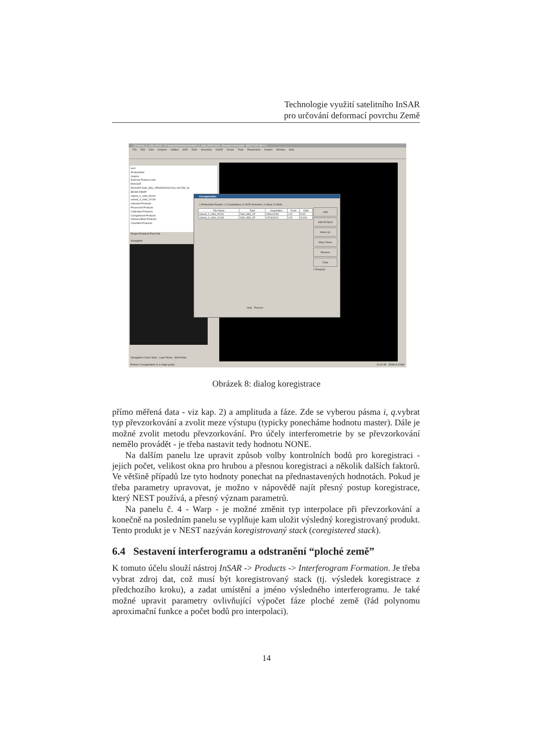Technologie využití satelitního InSAR
pro určování deformací povrchu Země
[1] subset_0_orbit_09192 - [C:\projects\insar\tech\subset_0_orbit_09192.dim] - [Session not saved] - NEST DAT 4B-1.0
File Edit View Analysis Utilities SAR Tools Geometry InSAR Ocean Tools Polarimetric Graphs Window Help
tech
ProductSets
Graphs
External Product Links
ENVISAT
ENVISAT-ASA_IMS_1PNUPA20031203_061259_00
BEAM-DIMAP
subset_0_orbit_09192
subset_0_orbit_10194
Imported Products
Processed Products
Calibrated Products
Coregistered Products
Orthorectified Products
Classified Products
Project Products Pixel Info
Navigation
Navigation Colour Mani.. Layer Mana.. World Map
Coregistration
1-ProductSet-Reader | 2-CreateStack | 3-GCP-Selection | 4-Warp | 5-Write
| File Name | Type | Acquisition | Track | Orbit |
| --- | --- | --- | --- | --- |
| subset_0_orbit_09192 | ASA_IMS_1P | 03Dec2003 | 120 | 9192 |
| subset_0_orbit_10194 | ASA_IMS_1P | 11Feb2004 | 120 | 10194 |
Add
Add All Open
Move Up
Move Down
Remove
Clear
2 Products
Help Process
Perform Coregistration in a single graph 14:01:58 354M of 406M
Obrázek 8: dialog koregistrace
přímo měřená data - viz kap. 2) a amplituda a fáze. Zde se vyberou pásma i, q.vybrat typ převzorkování a zvolit meze výstupu (typicky ponecháme hodnotu master). Dále je možné zvolit metodu převzorkování. Pro účely interferometrie by se převzorkování nemělo provádět - je třeba nastavit tedy hodnotu NONE.
Na dalším panelu lze upravit způsob volby kontrolních bodů pro koregistraci - jejich počet, velikost okna pro hrubou a přesnou koregistraci a několik dalších faktorů. Ve většině případů lze tyto hodnoty ponechat na přednastavených hodnotách. Pokud je třeba parametry upravovat, je možno v nápovědě najít přesný postup koregistrace, který NEST používá, a přesný význam parametrů.
Na panelu č. 4 - Warp - je možné změnit typ interpolace při převzorkování a konečně na posledním panelu se vyplňuje kam uložit výsledný koregistrovaný produkt. Tento produkt je v NEST nazýván koregistrovaný stack (coregistered stack).
6.4 Sestavení interferogramu a odstranění “ploché země”
K tomuto účelu slouží nástroj InSAR -> Products -> Interferogram Formation. Je třeba vybrat zdroj dat, což musí být koregistrovaný stack (tj. výsledek koregistrace z předchozího kroku), a zadat umístění a jméno výsledného interferogramu. Je také možné upravit parametry ovlivňující výpočet fáze ploché země (řád polynomu aproximační funkce a počet bodů pro interpolaci).
14